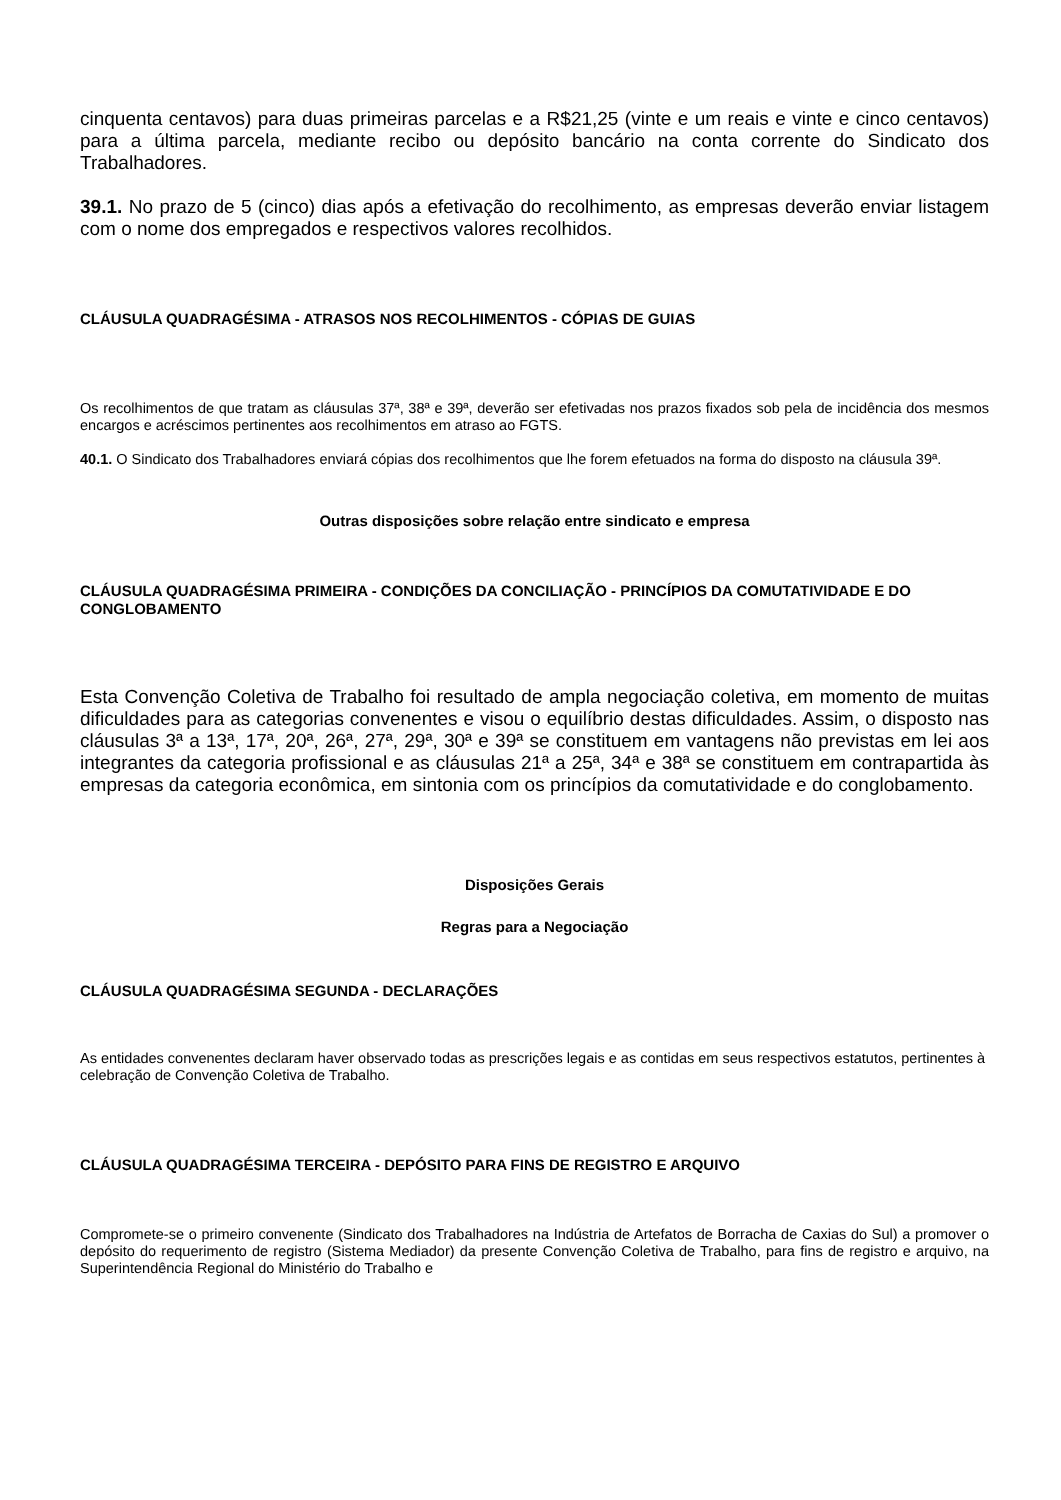cinquenta centavos) para duas primeiras parcelas e a R$21,25 (vinte e um reais e vinte e cinco centavos) para a última parcela, mediante recibo ou depósito bancário na conta corrente do Sindicato dos Trabalhadores.
39.1. No prazo de 5 (cinco) dias após a efetivação do recolhimento, as empresas deverão enviar listagem com o nome dos empregados e respectivos valores recolhidos.
CLÁUSULA QUADRAGÉSIMA - ATRASOS NOS RECOLHIMENTOS - CÓPIAS DE GUIAS
Os recolhimentos de que tratam as cláusulas 37ª, 38ª e 39ª, deverão ser efetivadas nos prazos fixados sob pela de incidência dos mesmos encargos e acréscimos pertinentes aos recolhimentos em atraso ao FGTS.
40.1. O Sindicato dos Trabalhadores enviará cópias dos recolhimentos que lhe forem efetuados na forma do disposto na cláusula 39ª.
Outras disposições sobre relação entre sindicato e empresa
CLÁUSULA QUADRAGÉSIMA PRIMEIRA - CONDIÇÕES DA CONCILIAÇÃO - PRINCÍPIOS DA COMUTATIVIDADE E DO CONGLOBAMENTO
Esta Convenção Coletiva de Trabalho foi resultado de ampla negociação coletiva, em momento de muitas dificuldades para as categorias convenentes e visou o equilíbrio destas dificuldades. Assim, o disposto nas cláusulas 3ª a 13ª, 17ª, 20ª, 26ª, 27ª, 29ª, 30ª e 39ª se constituem em vantagens não previstas em lei aos integrantes da categoria profissional e as cláusulas 21ª a 25ª, 34ª e 38ª se constituem em contrapartida às empresas da categoria econômica, em sintonia com os princípios da comutatividade e do conglobamento.
Disposições Gerais
Regras para a Negociação
CLÁUSULA QUADRAGÉSIMA SEGUNDA - DECLARAÇÕES
As entidades convenentes declaram haver observado todas as prescrições legais e as contidas em seus respectivos estatutos, pertinentes à celebração de Convenção Coletiva de Trabalho.
CLÁUSULA QUADRAGÉSIMA TERCEIRA - DEPÓSITO PARA FINS DE REGISTRO E ARQUIVO
Compromete-se o primeiro convenente (Sindicato dos Trabalhadores na Indústria de Artefatos de Borracha de Caxias do Sul) a promover o depósito do requerimento de registro (Sistema Mediador) da presente Convenção Coletiva de Trabalho, para fins de registro e arquivo, na Superintendência Regional do Ministério do Trabalho e